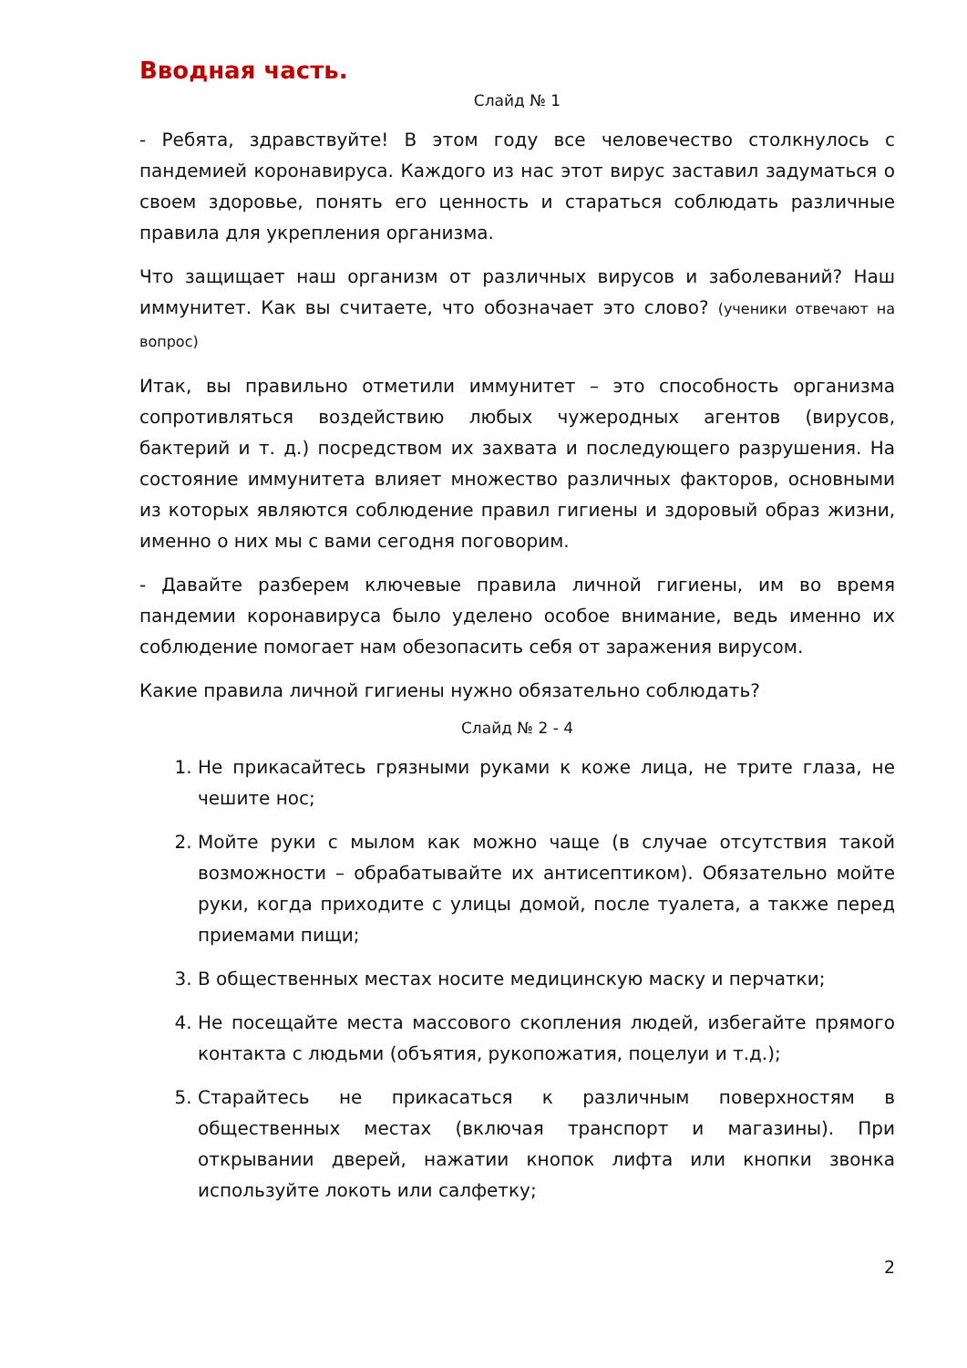Вводная часть.
Слайд № 1
- Ребята, здравствуйте! В этом году все человечество столкнулось с пандемией коронавируса. Каждого из нас этот вирус заставил задуматься о своем здоровье, понять его ценность и стараться соблюдать различные правила для укрепления организма.
Что защищает наш организм от различных вирусов и заболеваний? Наш иммунитет. Как вы считаете, что обозначает это слово? (ученики отвечают на вопрос)
Итак, вы правильно отметили иммунитет – это способность организма сопротивляться воздействию любых чужеродных агентов (вирусов, бактерий и т. д.) посредством их захвата и последующего разрушения. На состояние иммунитета влияет множество различных факторов, основными из которых являются соблюдение правил гигиены и здоровый образ жизни, именно о них мы с вами сегодня поговорим.
- Давайте разберем ключевые правила личной гигиены, им во время пандемии коронавируса было уделено особое внимание, ведь именно их соблюдение помогает нам обезопасить себя от заражения вирусом.
Какие правила личной гигиены нужно обязательно соблюдать?
Слайд № 2 - 4
1. Не прикасайтесь грязными руками к коже лица, не трите глаза, не чешите нос;
2. Мойте руки с мылом как можно чаще (в случае отсутствия такой возможности – обрабатывайте их антисептиком). Обязательно мойте руки, когда приходите с улицы домой, после туалета, а также перед приемами пищи;
3. В общественных местах носите медицинскую маску и перчатки;
4. Не посещайте места массового скопления людей, избегайте прямого контакта с людьми (объятия, рукопожатия, поцелуи и т.д.);
5. Старайтесь не прикасаться к различным поверхностям в общественных местах (включая транспорт и магазины). При открывании дверей, нажатии кнопок лифта или кнопки звонка используйте локоть или салфетку;
2